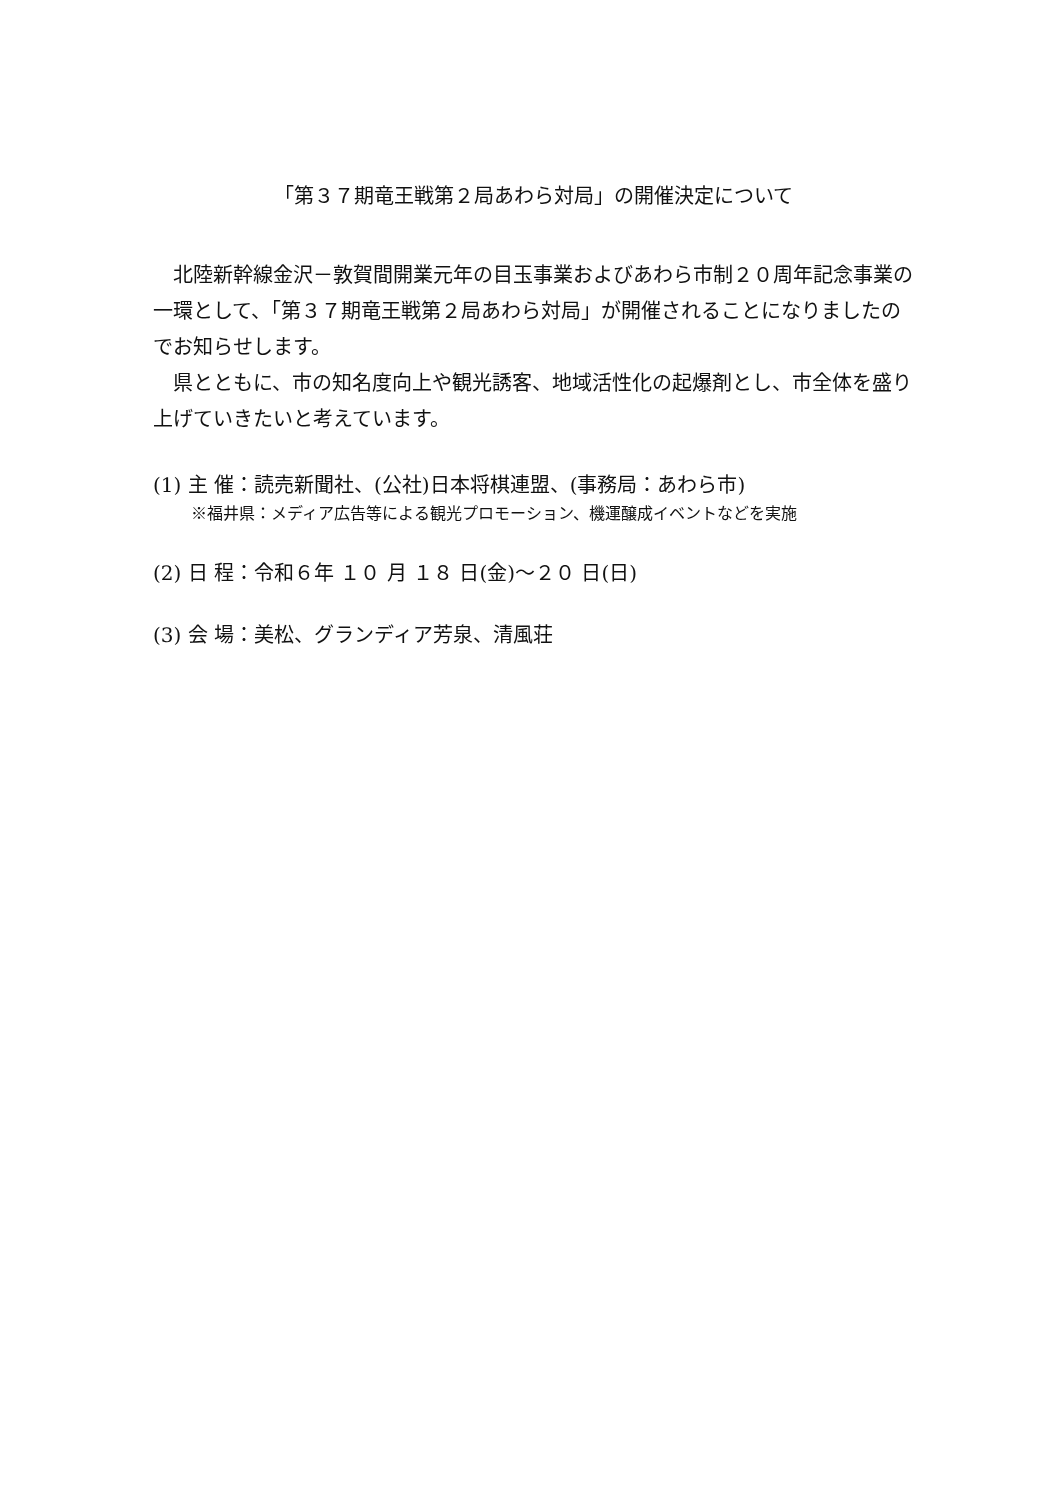「第３７期竜王戦第２局あわら対局」の開催決定について
　北陸新幹線金沢－敦賀間開業元年の目玉事業およびあわら市制２０周年記念事業の一環として、「第３７期竜王戦第２局あわら対局」が開催されることになりましたのでお知らせします。
　県とともに、市の知名度向上や観光誘客、地域活性化の起爆剤とし、市全体を盛り上げていきたいと考えています。
(1) 主 催：読売新聞社、(公社)日本将棋連盟、(事務局：あわら市)
※福井県：メディア広告等による観光プロモーション、機運醸成イベントなどを実施
(2) 日 程：令和６年 １０ 月 １８ 日(金)～２０ 日(日)
(3) 会 場：美松、グランディア芳泉、清風荘